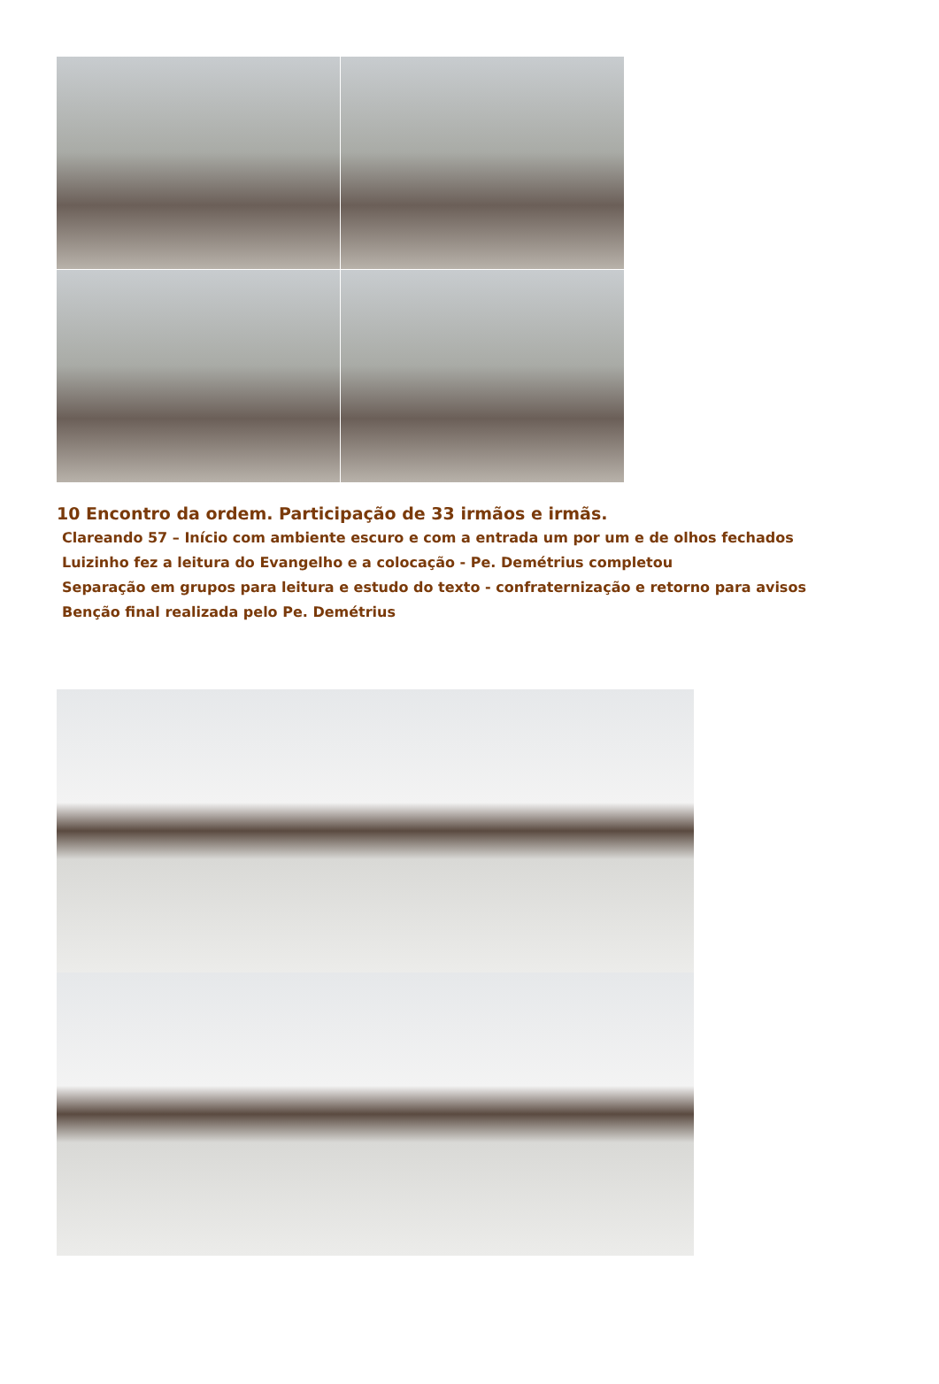10 Encontro da ordem. Participação de 33 irmãos e irmãs.
Clareando 57 – Início com ambiente escuro e com a entrada um por um e de olhos fechados
Luizinho fez a leitura do Evangelho e a colocação - Pe. Demétrius completou
Separação em grupos para leitura e estudo do texto - confraternização e retorno para avisos
Benção final realizada pelo Pe. Demétrius